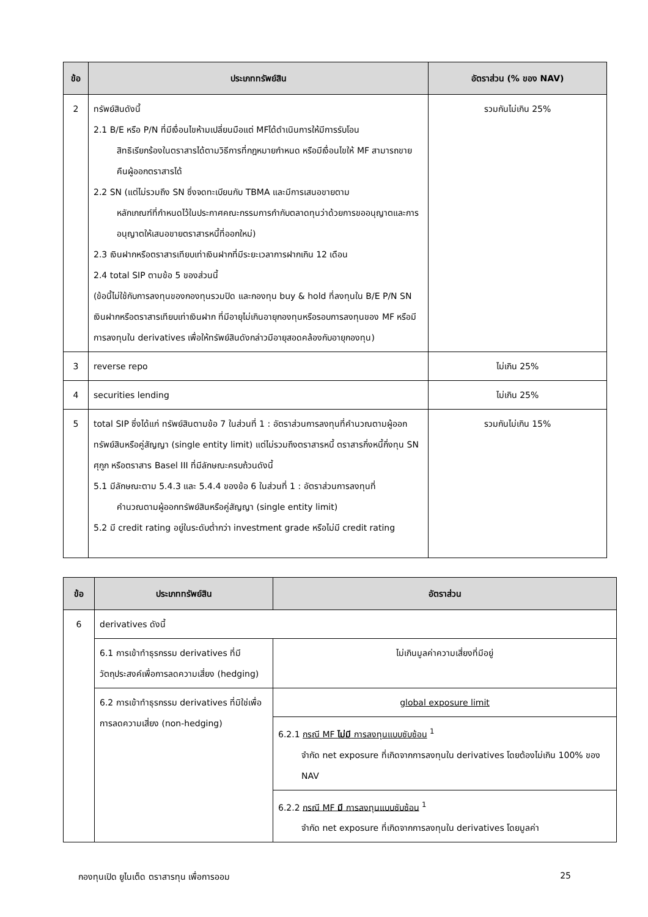| ข้อ | ประเภททรัพย์สิน | อัตราส่วน (% ของ NAV) |
| --- | --- | --- |
| 2 | ทรัพย์สินดังนี้ 2.1 B/E หรือ P/N ที่มีเงื่อนไขห้ามเปลี่ยนมือแต่ MFได้ดำเนินการให้มีการรับโอน สิทธิเรียกร้องในตราสารได้ตามวิธีการที่กฎหมายกำหนด หรือมีเงื่อนไขให้ MF สามารถขายคืนผู้ออกตราสารได้ 2.2 SN (แต่ไม่รวมถึง SN ซึ่งจดทะเบียนกับ TBMA และมีการเสนอขายตาม หลักเกณฑ์ที่กำหนดไว้ในประกาศคณะกรรมการกำกับตลาดทุนว่าด้วยการขออนุญาตและการอนุญาตให้เสนอขายตราสารหนี้ที่ออกใหม่) 2.3 เงินฝากหรือตราสารเทียบเท่าเงินฝากที่มีระยะเวลาการฝากเกิน 12 เดือน 2.4 total SIP ตามข้อ 5 ของส่วนนี้ (ข้อนี้ไม่ใช้กับการลงทุนของกองทุนรวมปิด และกองทุน buy & hold ที่ลงทุนใน B/E P/N SN เงินฝากหรือตราสารเทียบเท่าเงินฝาก ที่มีอายุไม่เกินอายุกองทุนหรือรอบการลงทุนของ MF หรือมีการลงทุนใน derivatives เพื่อให้ทรัพย์สินดังกล่าวมีอายุสอดคล้องกับอายุกองทุน) | รวมกันไม่เกิน 25% |
| 3 | reverse repo | ไม่เกิน 25% |
| 4 | securities lending | ไม่เกิน 25% |
| 5 | total SIP ซึ่งได้แก่ ทรัพย์สินตามข้อ 7 ในส่วนที่ 1 : อัตราส่วนการลงทุนที่คำนวณตามผู้ออกทรัพย์สินหรือคู่สัญญา (single entity limit) แต่ไม่รวมถึงตราสารหนี้ ตราสารกึ่งหนี้กึ่งทุน SN ศุกูก หรือตราสาร Basel III ที่มีลักษณะครบถ้วนดังนี้ 5.1 มีลักษณะตาม 5.4.3 และ 5.4.4 ของข้อ 6 ในส่วนที่ 1 : อัตราส่วนการลงทุนที่ คำนวณตามผู้ออกทรัพย์สินหรือคู่สัญญา (single entity limit) 5.2 มี credit rating อยู่ในระดับต่ำกว่า investment grade หรือไม่มี credit rating | รวมกันไม่เกิน 15% |
| ข้อ | ประเภททรัพย์สิน | อัตราส่วน |
| --- | --- | --- |
| 6 | derivatives ดังนี้ | |
| | 6.1 การเข้าทำธุรกรรม derivatives ที่มีวัตถุประสงค์เพื่อการลดความเสี่ยง (hedging) | ไม่เกินมูลค่าความเสี่ยงที่มีอยู่ |
| | 6.2 การเข้าทำธุรกรรม derivatives ที่มิใช่เพื่อการลดความเสี่ยง (non-hedging) | global exposure limit |
| | | 6.2.1 กรณี MF ไม่มี การลงทุนแบบซับซ้อน <sup>1</sup> จำกัด net exposure ที่เกิดจากการลงทุนใน derivatives โดยต้องไม่เกิน 100% ของ NAV |
| | | 6.2.2 กรณี MF มี การลงทุนแบบซับซ้อน <sup>1</sup> จำกัด net exposure ที่เกิดจากการลงทุนใน derivatives โดยมูลค่า |
กองทุนเปิด ยูไนเต็ด ตราสารทุน เพื่อการออม 25